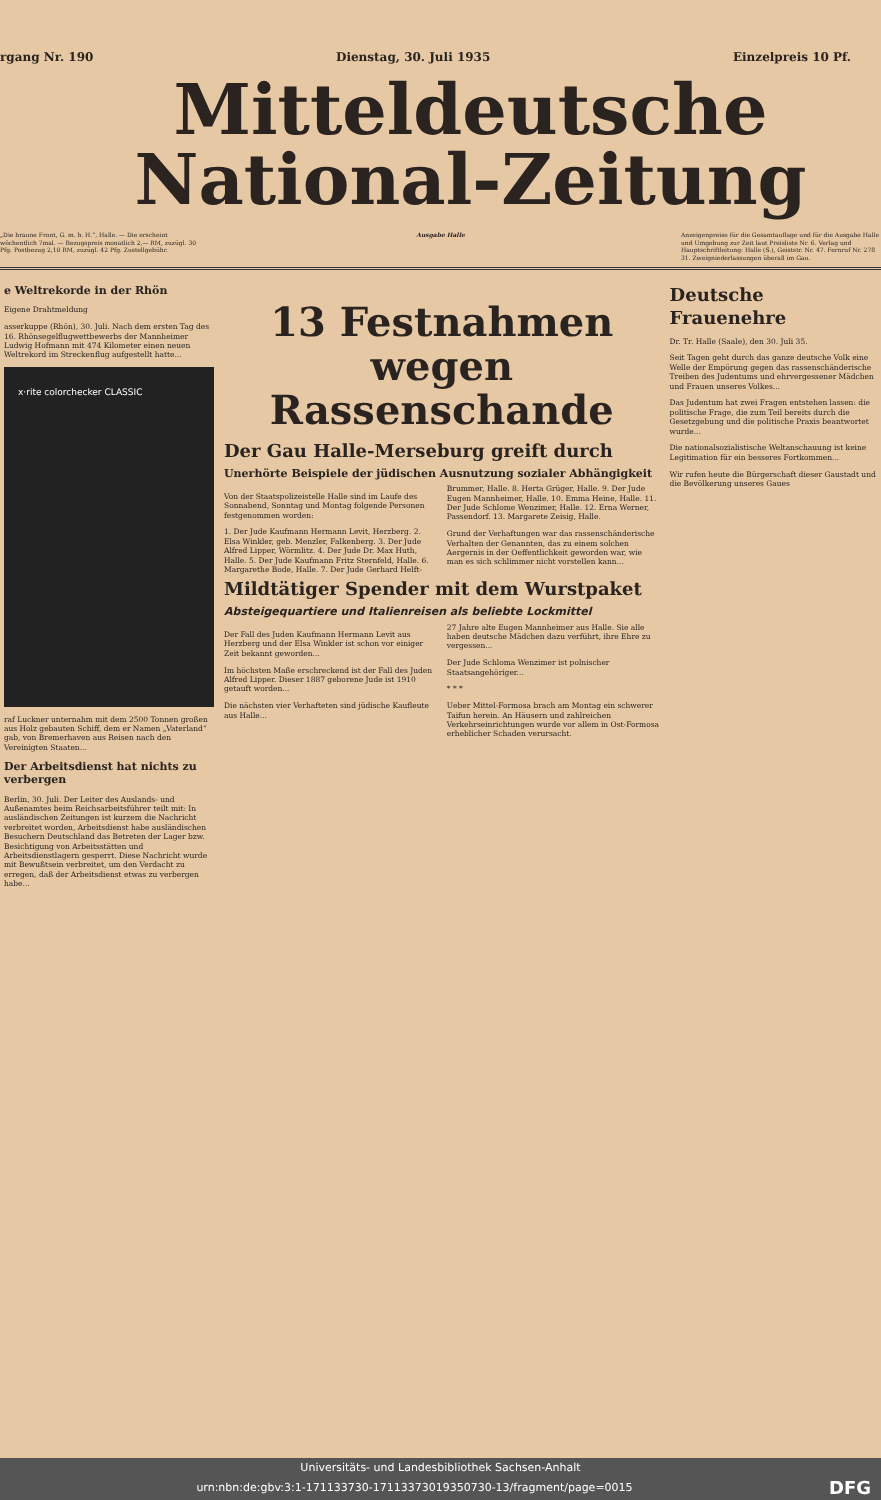rgang Nr. 190 Dienstag, 30. Juli 1935 Einzelpreis 10 Pf.
Mitteldeutsche
National-Zeitung
„Die braune Front, G. m. b. H.“, Halle. — Die erscheint wöchentlich 7mal. — Bezugspreis monatlich 2,— RM, zuzügl. 30 Pfg. Postbezug 2,10 RM, zuzügl. 42 Pfg. Zustellgebühr.
Ausgabe Halle Anzeigenpreise für die Gesamtauflage und für die Ausgabe Halle und Umgebung zur Zeit laut Preisliste Nr. 6. Verlag und Hauptschriftleitung: Halle (S.), Geiststr. Nr. 47. Fernruf Nr. 278 31. Zweigniederlassungen überall im Gau.
e Weltrekorde in der Rhön
Eigene Drahtmeldung
asserkuppe (Rhön), 30. Juli. Nach dem ersten Tag des 16. Rhönsegelflugwettbewerbs der Mannheimer Ludwig Hofmann mit 474 Kilometer einen neuen Weltrekord im Streckenflug aufgestellt hatte...
x·rite colorchecker CLASSIC
raf Luckner unternahm mit dem 2500 Tonnen großen aus Holz gebauten Schiff, dem er Namen „Vaterland“ gab, von Bremerhaven aus Reisen nach den Vereinigten Staaten...
Der Arbeitsdienst hat nichts zu verbergen
Berlin, 30. Juli. Der Leiter des Auslands- und Außenamtes beim Reichsarbeitsführer teilt mit: In ausländischen Zeitungen ist kurzem die Nachricht verbreitet worden, Arbeitsdienst habe ausländischen Besuchern Deutschland das Betreten der Lager bzw. Besichtigung von Arbeitsstätten und Arbeitsdienstlagern gesperrt. Diese Nachricht wurde mit Bewußtsein verbreitet, um den Verdacht zu erregen, daß der Arbeitsdienst etwas zu verbergen habe...
13 Festnahmen
wegen Rassenschande
Der Gau Halle-Merseburg greift durch
Unerhörte Beispiele der jüdischen Ausnutzung sozialer Abhängigkeit
Von der Staatspolizeistelle Halle sind im Laufe des Sonnabend, Sonntag und Montag folgende Personen festgenommen worden:
1. Der Jude Kaufmann Hermann Levit, Herzberg. 2. Elsa Winkler, geb. Menzler, Falkenberg. 3. Der Jude Alfred Lipper, Wörmlitz. 4. Der Jude Dr. Max Huth, Halle. 5. Der Jude Kaufmann Fritz Sternfeld, Halle. 6. Margarethe Bode, Halle. 7. Der Jude Gerhard Helft-Brummer, Halle. 8. Herta Grüger, Halle. 9. Der Jude Eugen Mannheimer, Halle. 10. Emma Heine, Halle. 11. Der Jude Schlome Wenzimer, Halle. 12. Erna Werner, Passendorf. 13. Margarete Zeisig, Halle.
Grund der Verhaftungen war das rassenschänderische Verhalten der Genannten, das zu einem solchen Aergernis in der Oeffentlichkeit geworden war, wie man es sich schlimmer nicht vorstellen kann...
Mildtätiger Spender mit dem Wurstpaket
Absteigequartiere und Italienreisen als beliebte Lockmittel
Der Fall des Juden Kaufmann Hermann Levit aus Herzberg und der Elsa Winkler ist schon vor einiger Zeit bekannt geworden...
Im höchsten Maße erschreckend ist der Fall des Juden Alfred Lipper. Dieser 1887 geborene Jude ist 1910 getauft worden...
Die nächsten vier Verhafteten sind jüdische Kaufleute aus Halle...
27 Jahre alte Eugen Mannheimer aus Halle. Sie alle haben deutsche Mädchen dazu verführt, ihre Ehre zu vergessen...
Der Jude Schloma Wenzimer ist polnischer Staatsangehöriger...
* * *
Ueber Mittel-Formosa brach am Montag ein schwerer Taifun herein. An Häusern und zahlreichen Verkehrseinrichtungen wurde vor allem in Ost-Formosa erheblicher Schaden verursacht.
Deutsche Frauenehre
Dr. Tr. Halle (Saale), den 30. Juli 35.
Seit Tagen geht durch das ganze deutsche Volk eine Welle der Empörung gegen das rassenschänderische Treiben des Judentums und ehrvergessener Mädchen und Frauen unseres Volkes...
Das Judentum hat zwei Fragen entstehen lassen: die politische Frage, die zum Teil bereits durch die Gesetzgebung und die politische Praxis beantwortet wurde...
Die nationalsozialistische Weltanschauung ist keine Legitimation für ein besseres Fortkommen...
Wir rufen heute die Bürgerschaft dieser Gaustadt und die Bevölkerung unseres Gaues
Universitäts- und Landesbibliothek Sachsen-Anhalt
urn:nbn:de:gbv:3:1-171133730-17113373019350730-13/fragment/page=0015 DFG